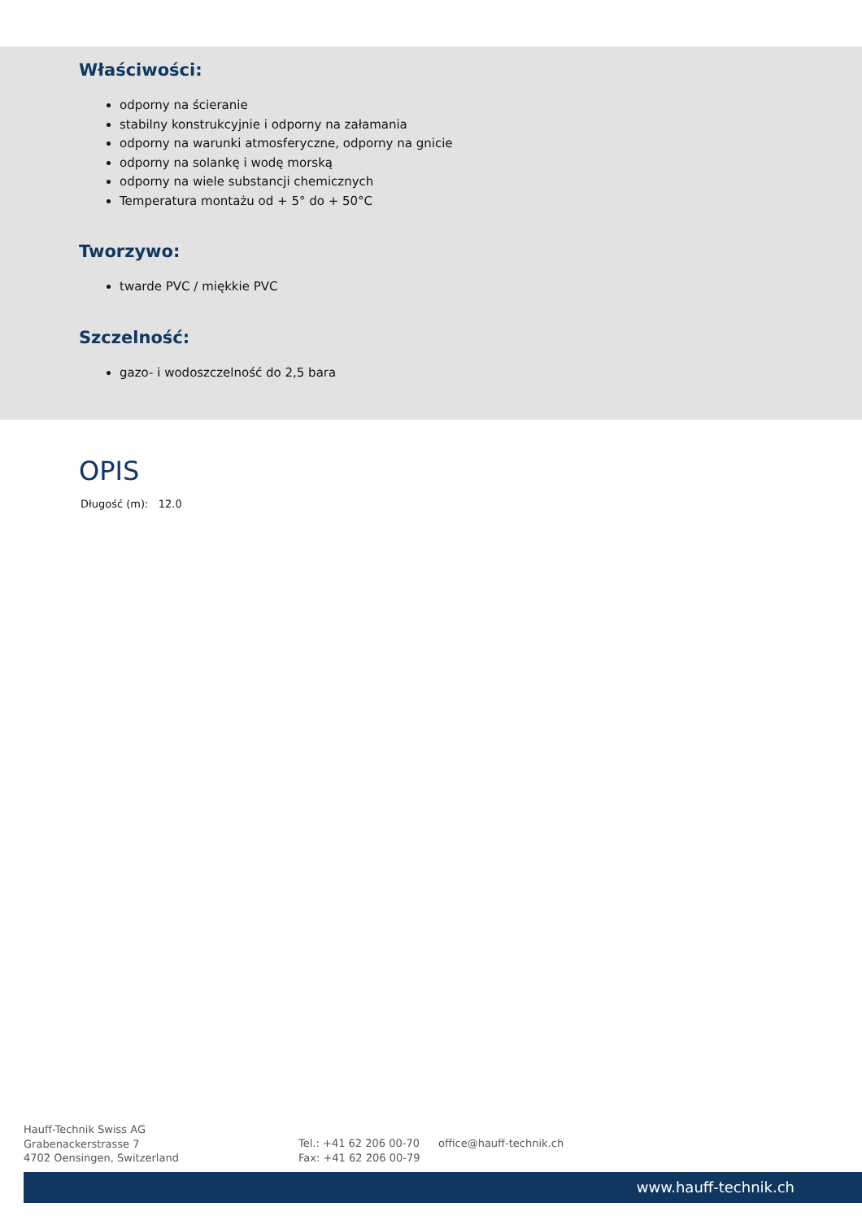Właściwości:
odporny na ścieranie
stabilny konstrukcyjnie i odporny na załamania
odporny na warunki atmosferyczne, odporny na gnicie
odporny na solankę i wodę morską
odporny na wiele substancji chemicznych
Temperatura montażu od + 5° do + 50°C
Tworzywo:
twarde PVC / miękkie PVC
Szczelność:
gazo- i wodoszczelność do 2,5 bara
OPIS
Długość (m): 12.0
Hauff-Technik Swiss AG
Grabenackerstrasse 7
4702 Oensingen, Switzerland
Tel.: +41 62 206 00-70
Fax: +41 62 206 00-79
office@hauff-technik.ch
www.hauff-technik.ch